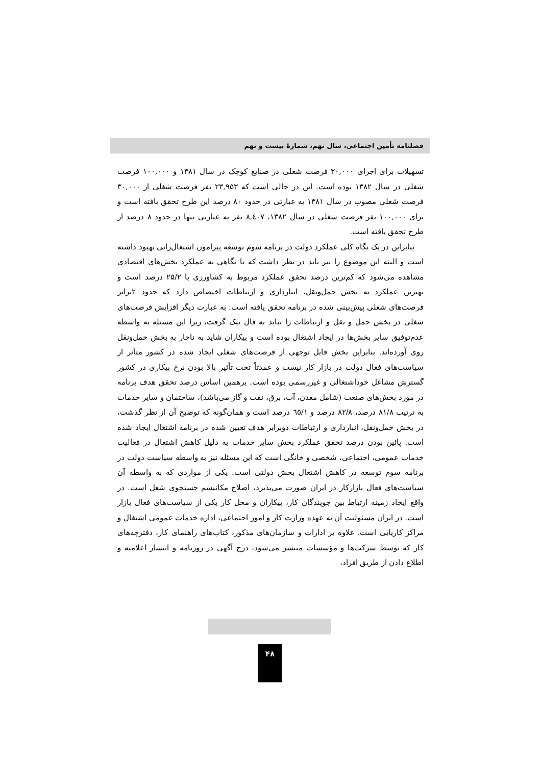فصلنامه تأمین اجتماعی، سال نهم، شمارۀ بیست و نهم
تسهیلات برای اجرای ۳۰,۰۰۰ فرصت شغلی در صنایع کوچک در سال ۱۳۸۱ و ۱۰۰,۰۰۰ فرصت شغلی در سال ۱۳۸۲ بوده است. این در حالی است که ۲۳,۹۵۳ نفر فرصت شغلی از ۳۰,۰۰۰ فرصت شغلی مصوب در سال ۱۳۸۱ به عبارتی در حدود ۸۰ درصد این طرح تحقق یافته است و برای ۱۰۰,۰۰۰ نفر فرصت شغلی در سال ۱۳۸۲، ۸,٤۰۷ نفر به عبارتی تنها در حدود ۸ درصد از طرح تحقق یافته است.
بنابراین در یک نگاه کلی عملکرد دولت در برنامه سوم توسعه پیرامون اشتغال‌زایی بهبود داشته است و البته این موضوع را نیز باید در نظر داشت که با نگاهی به عملکرد بخش‌های اقتصادی مشاهده می‌شود که کم‌ترین درصد تحقق عملکرد مربوط به کشاورزی با ۲۵/۲ درصد است و بهترین عملکرد به بخش حمل‌ونقل، انبارداری و ارتباطات اختصاص دارد که حدود ۲برابر فرصت‌های شغلی پیش‌بینی شده در برنامه تحقق یافته است. به عبارت دیگر افزایش فرصت‌های شغلی در بخش حمل و نقل و ارتباطات را نباید به فال نیک گرفت، زیرا این مسئله به واسطه عدم‌توفیق سایر بخش‌ها در ایجاد اشتغال بوده است و بیکاران شاید به ناچار به بخش حمل‌ونقل روی آورده‌اند. بنابراین بخش قابل توجهی از فرصت‌های شغلی ایجاد شده در کشور متأثر از سیاست‌های فعال دولت در بازار کار نیست و عمدتاً تحت تأثیر بالا بودن نرخ بیکاری در کشور گسترش مشاغل خوداشتغالی و غیررسمی بوده است. برهمین اساس درصد تحقق هدف برنامه در مورد بخش‌های صنعت (شامل معدن، آب، برق، نفت و گاز می‌باشد)، ساختمان و سایر خدمات به ترتیب ۸۱/۸ درصد، ۸۲/۸ درصد و ٦٥/۱ درصد است و همان‌گونه که توضیح آن از نظر گذشت، در بخش حمل‌ونقل، انبارداری و ارتباطات دوبرابر هدف تعیین شده در برنامه اشتغال ایجاد شده است. پائین بودن درصد تحقق عملکرد بخش سایر خدمات به دلیل کاهش اشتغال در فعالیت خدمات عمومی، اجتماعی، شخصی و خانگی است که این مسئله نیز به واسطه سیاست دولت در برنامه سوم توسعه در کاهش اشتغال بخش دولتی است. یکی از مواردی که به واسطه آن سیاست‌های فعال بازارکار در ایران صورت می‌پذیرد، اصلاح مکانیسم جستجوی شغل است. در واقع ایجاد زمینه ارتباط بین جویندگان کار، بیکاران و محل کار یکی از سیاست‌های فعال بازار است. در ایران مسئولیت آن به عهده وزارت کار و امور اجتماعی، اداره خدمات عمومی اشتغال و مراکز کاریابی است. علاوه بر ادارات و سازمان‌های مذکور، کتاب‌های راهنمای کار، دفترچه‌های کار که توسط شرکت‌ها و مؤسسات منتشر می‌شود، درج آگهی در روزنامه و انتشار اعلامیه و اطلاع دادن از طریق افراد،
۴۸